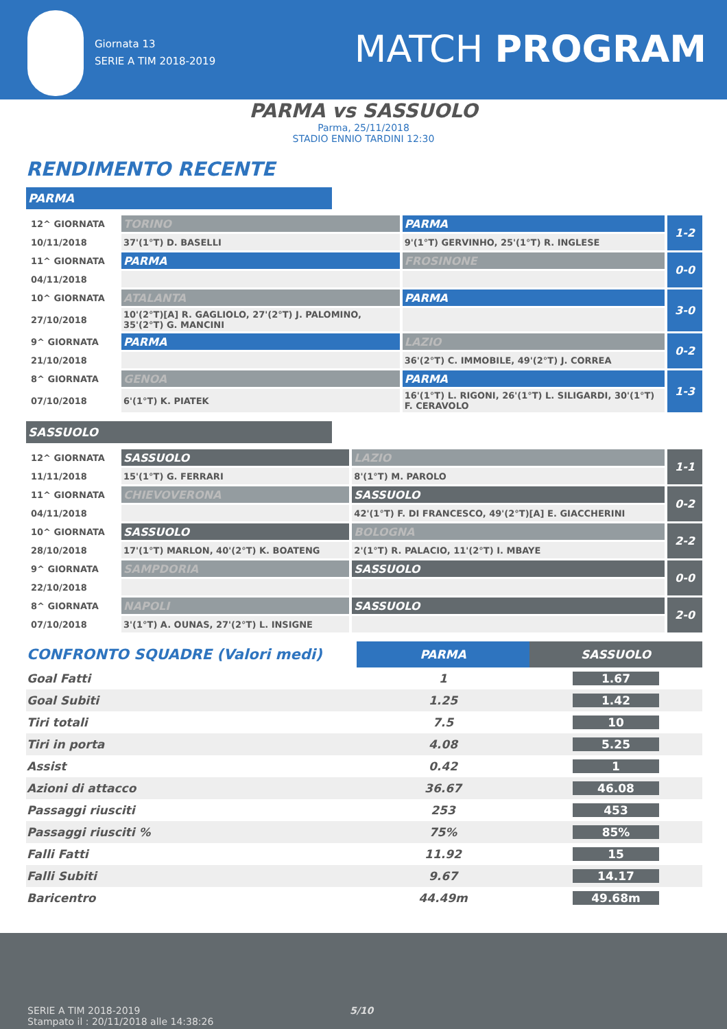Giornata 13
SERIE A TIM 2018-2019
MATCH PROGRAM
PARMA vs SASSUOLO
Parma, 25/11/2018
STADIO ENNIO TARDINI 12:30
RENDIMENTO RECENTE
PARMA
| 12^ GIORNATA | TORINO | PARMA | 1-2 |
| 10/11/2018 | 37'(1°T) D. BASELLI | 9'(1°T) GERVINHO, 25'(1°T) R. INGLESE | |
| 11^ GIORNATA | PARMA | FROSINONE | 0-0 |
| 04/11/2018 | | | |
| 10^ GIORNATA | ATALANTA | PARMA | 3-0 |
| 27/10/2018 | 10'(2°T)[A] R. GAGLIOLO, 27'(2°T) J. PALOMINO, 35'(2°T) G. MANCINI | | |
| 9^ GIORNATA | PARMA | LAZIO | 0-2 |
| 21/10/2018 | | 36'(2°T) C. IMMOBILE, 49'(2°T) J. CORREA | |
| 8^ GIORNATA | GENOA | PARMA | 1-3 |
| 07/10/2018 | 6'(1°T) K. PIATEK | 16'(1°T) L. RIGONI, 26'(1°T) L. SILIGARDI, 30'(1°T) F. CERAVOLO | |
SASSUOLO
| 12^ GIORNATA | SASSUOLO | LAZIO | 1-1 |
| 11/11/2018 | 15'(1°T) G. FERRARI | 8'(1°T) M. PAROLO | |
| 11^ GIORNATA | CHIEVOVERONA | SASSUOLO | 0-2 |
| 04/11/2018 | | 42'(1°T) F. DI FRANCESCO, 49'(2°T)[A] E. GIACCHERINI | |
| 10^ GIORNATA | SASSUOLO | BOLOGNA | 2-2 |
| 28/10/2018 | 17'(1°T) MARLON, 40'(2°T) K. BOATENG | 2'(1°T) R. PALACIO, 11'(2°T) I. MBAYE | |
| 9^ GIORNATA | SAMPDORIA | SASSUOLO | 0-0 |
| 22/10/2018 | | | |
| 8^ GIORNATA | NAPOLI | SASSUOLO | 2-0 |
| 07/10/2018 | 3'(1°T) A. OUNAS, 27'(2°T) L. INSIGNE | | |
| CONFRONTO SQUADRE (Valori medi) | PARMA | SASSUOLO |
| --- | --- | --- |
| Goal Fatti | 1 | 1.67 |
| Goal Subiti | 1.25 | 1.42 |
| Tiri totali | 7.5 | 10 |
| Tiri in porta | 4.08 | 5.25 |
| Assist | 0.42 | 1 |
| Azioni di attacco | 36.67 | 46.08 |
| Passaggi riusciti | 253 | 453 |
| Passaggi riusciti % | 75% | 85% |
| Falli Fatti | 11.92 | 15 |
| Falli Subiti | 9.67 | 14.17 |
| Baricentro | 44.49m | 49.68m |
SERIE A TIM 2018-2019
Stampato il : 20/11/2018 alle 14:38:26
5/10